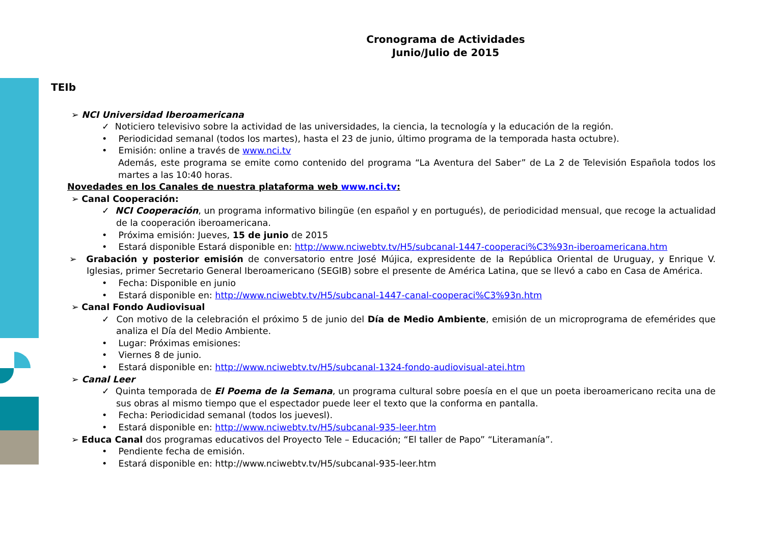Cronograma de Actividades
Junio/Julio de 2015
TEIb
➢ NCI Universidad Iberoamericana
✓ Noticiero televisivo sobre la actividad de las universidades, la ciencia, la tecnología y la educación de la región.
• Periodicidad semanal (todos los martes), hasta el 23 de junio, último programa de la temporada hasta octubre).
• Emisión: online a través de www.nci.tv
Además, este programa se emite como contenido del programa “La Aventura del Saber” de La 2 de Televisión Española todos los martes a las 10:40 horas.
Novedades en los Canales de nuestra plataforma web www.nci.tv:
➢ Canal Cooperación:
✓ NCI Cooperación, un programa informativo bilingüe (en español y en portugués), de periodicidad mensual, que recoge la actualidad de la cooperación iberoamericana.
• Próxima emisión: Jueves, 15 de junio de 2015
• Estará disponible Estará disponible en: http://www.nciwebtv.tv/H5/subcanal-1447-cooperaci%C3%93n-iberoamericana.htm
➢ Grabación y posterior emisión de conversatorio entre José Mújica, expresidente de la República Oriental de Uruguay, y Enrique V. Iglesias, primer Secretario General Iberoamericano (SEGIB) sobre el presente de América Latina, que se llevó a cabo en Casa de América.
• Fecha: Disponible en junio
• Estará disponible en: http://www.nciwebtv.tv/H5/subcanal-1447-canal-cooperaci%C3%93n.htm
➢ Canal Fondo Audiovisual
✓ Con motivo de la celebración el próximo 5 de junio del Día de Medio Ambiente, emisión de un microprograma de efemérides que analiza el Día del Medio Ambiente.
• Lugar: Próximas emisiones:
• Viernes 8 de junio.
• Estará disponible en: http://www.nciwebtv.tv/H5/subcanal-1324-fondo-audiovisual-atei.htm
➢ Canal Leer
✓ Quinta temporada de El Poema de la Semana, un programa cultural sobre poesía en el que un poeta iberoamericano recita una de sus obras al mismo tiempo que el espectador puede leer el texto que la conforma en pantalla.
• Fecha: Periodicidad semanal (todos los juevesl).
• Estará disponible en: http://www.nciwebtv.tv/H5/subcanal-935-leer.htm
➢ Educa Canal dos programas educativos del Proyecto Tele – Educación; “El taller de Papo” “Literamanía”.
• Pendiente fecha de emisión.
• Estará disponible en: http://www.nciwebtv.tv/H5/subcanal-935-leer.htm